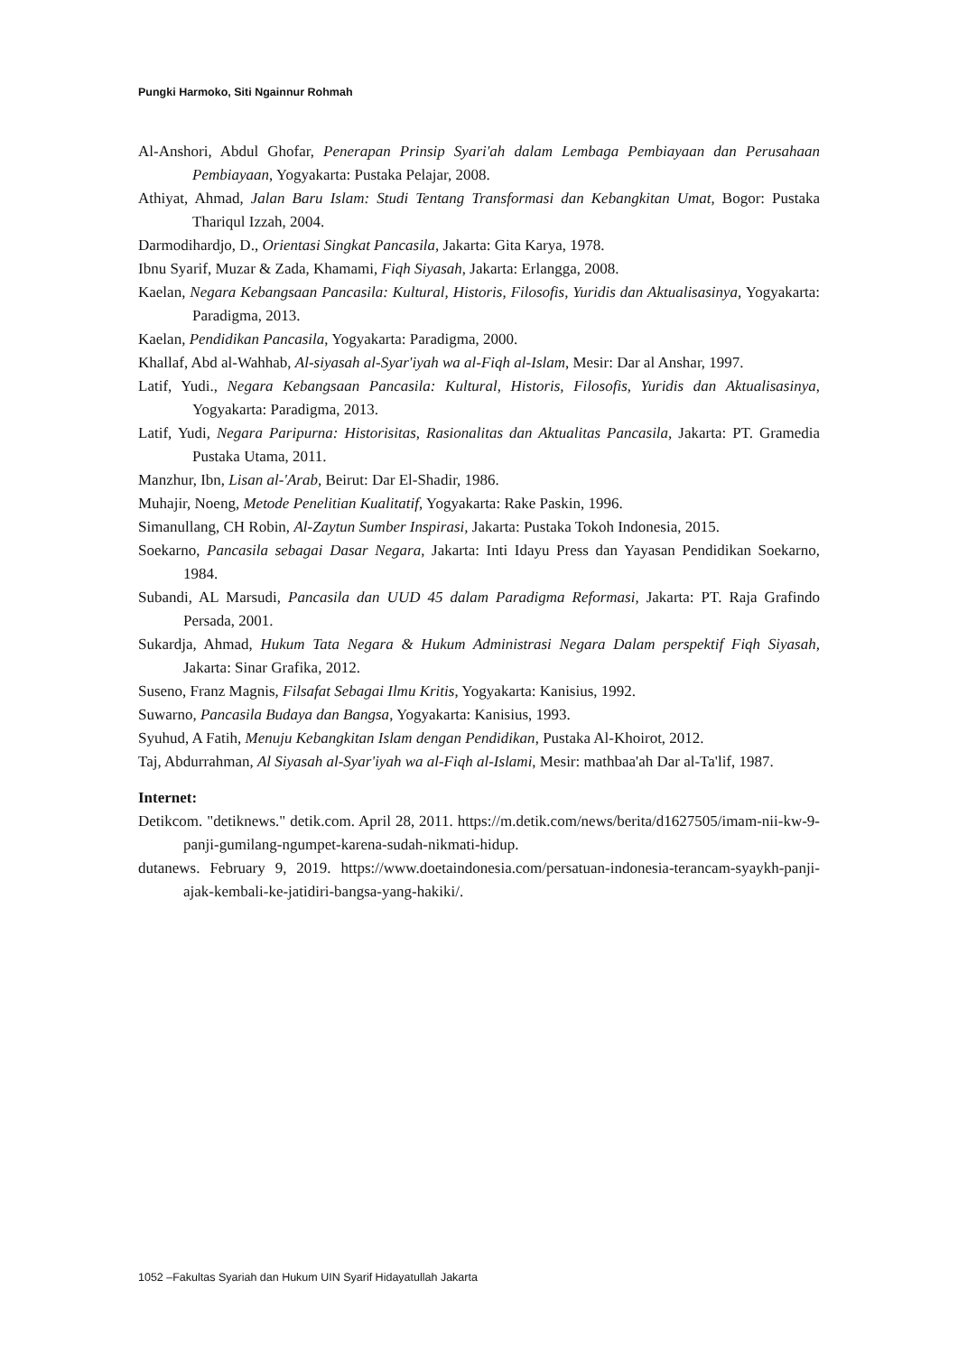Pungki Harmoko, Siti Ngainnur Rohmah
Al-Anshori, Abdul Ghofar, Penerapan Prinsip Syari'ah dalam Lembaga Pembiayaan dan Perusahaan Pembiayaan, Yogyakarta: Pustaka Pelajar, 2008.
Athiyat, Ahmad, Jalan Baru Islam: Studi Tentang Transformasi dan Kebangkitan Umat, Bogor: Pustaka Thariqul Izzah, 2004.
Darmodihardjo, D., Orientasi Singkat Pancasila, Jakarta: Gita Karya, 1978.
Ibnu Syarif, Muzar & Zada, Khamami, Fiqh Siyasah, Jakarta: Erlangga, 2008.
Kaelan, Negara Kebangsaan Pancasila: Kultural, Historis, Filosofis, Yuridis dan Aktualisasinya, Yogyakarta: Paradigma, 2013.
Kaelan, Pendidikan Pancasila, Yogyakarta: Paradigma, 2000.
Khallaf, Abd al-Wahhab, Al-siyasah al-Syar'iyah wa al-Fiqh al-Islam, Mesir: Dar al Anshar, 1997.
Latif, Yudi., Negara Kebangsaan Pancasila: Kultural, Historis, Filosofis, Yuridis dan Aktualisasinya, Yogyakarta: Paradigma, 2013.
Latif, Yudi, Negara Paripurna: Historisitas, Rasionalitas dan Aktualitas Pancasila, Jakarta: PT. Gramedia Pustaka Utama, 2011.
Manzhur, Ibn, Lisan al-'Arab, Beirut: Dar El-Shadir, 1986.
Muhajir, Noeng, Metode Penelitian Kualitatif, Yogyakarta: Rake Paskin, 1996.
Simanullang, CH Robin, Al-Zaytun Sumber Inspirasi, Jakarta: Pustaka Tokoh Indonesia, 2015.
Soekarno, Pancasila sebagai Dasar Negara, Jakarta: Inti Idayu Press dan Yayasan Pendidikan Soekarno, 1984.
Subandi, AL Marsudi, Pancasila dan UUD 45 dalam Paradigma Reformasi, Jakarta: PT. Raja Grafindo Persada, 2001.
Sukardja, Ahmad, Hukum Tata Negara & Hukum Administrasi Negara Dalam perspektif Fiqh Siyasah, Jakarta: Sinar Grafika, 2012.
Suseno, Franz Magnis, Filsafat Sebagai Ilmu Kritis, Yogyakarta: Kanisius, 1992.
Suwarno, Pancasila Budaya dan Bangsa, Yogyakarta: Kanisius, 1993.
Syuhud, A Fatih, Menuju Kebangkitan Islam dengan Pendidikan, Pustaka Al-Khoirot, 2012.
Taj, Abdurrahman, Al Siyasah al-Syar'iyah wa al-Fiqh al-Islami, Mesir: mathbaa'ah Dar al-Ta'lif, 1987.
Internet:
Detikcom. "detiknews." detik.com. April 28, 2011. https://m.detik.com/news/berita/d1627505/imam-nii-kw-9-panji-gumilang-ngumpet-karena-sudah-nikmati-hidup.
dutanews. February 9, 2019. https://www.doetaindonesia.com/persatuan-indonesia-terancam-syaykh-panji-ajak-kembali-ke-jatidiri-bangsa-yang-hakiki/.
1052 –Fakultas Syariah dan Hukum UIN Syarif Hidayatullah Jakarta